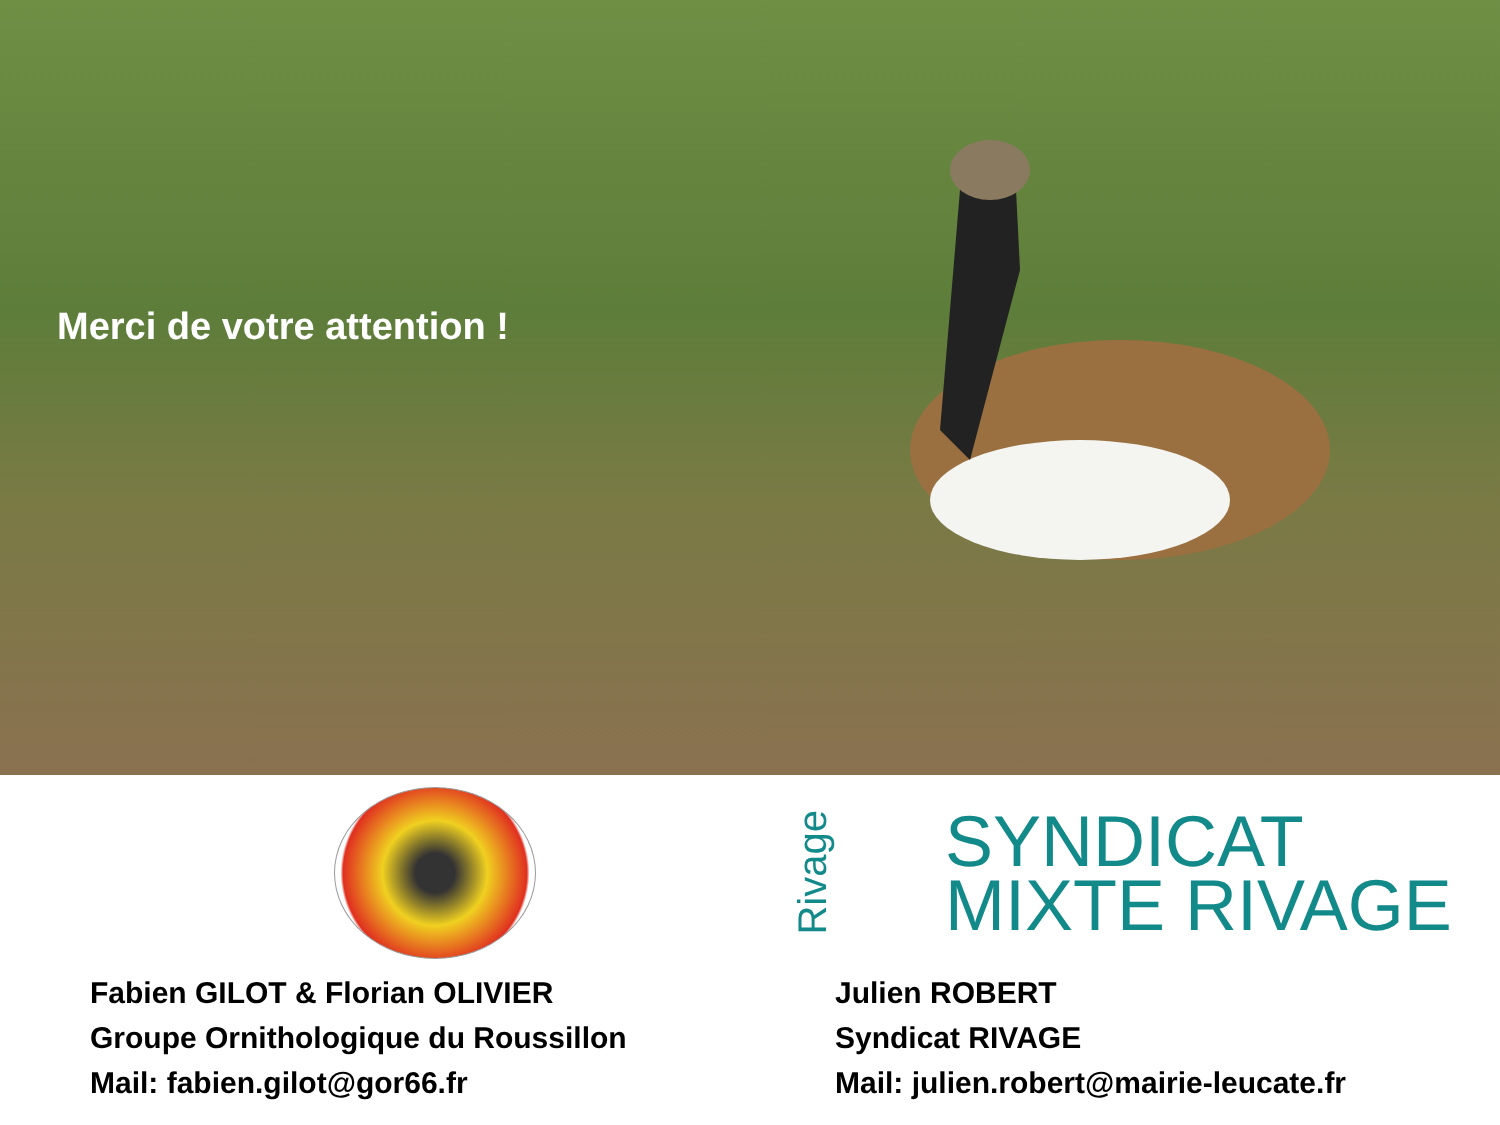Merci de votre attention !
Fabien GILOT & Florian OLIVIER
Groupe Ornithologique du Roussillon
Mail: fabien.gilot@gor66.fr
Rivage SYNDICAT
MIXTE RIVAGE
Julien ROBERT
Syndicat RIVAGE
Mail: julien.robert@mairie-leucate.fr